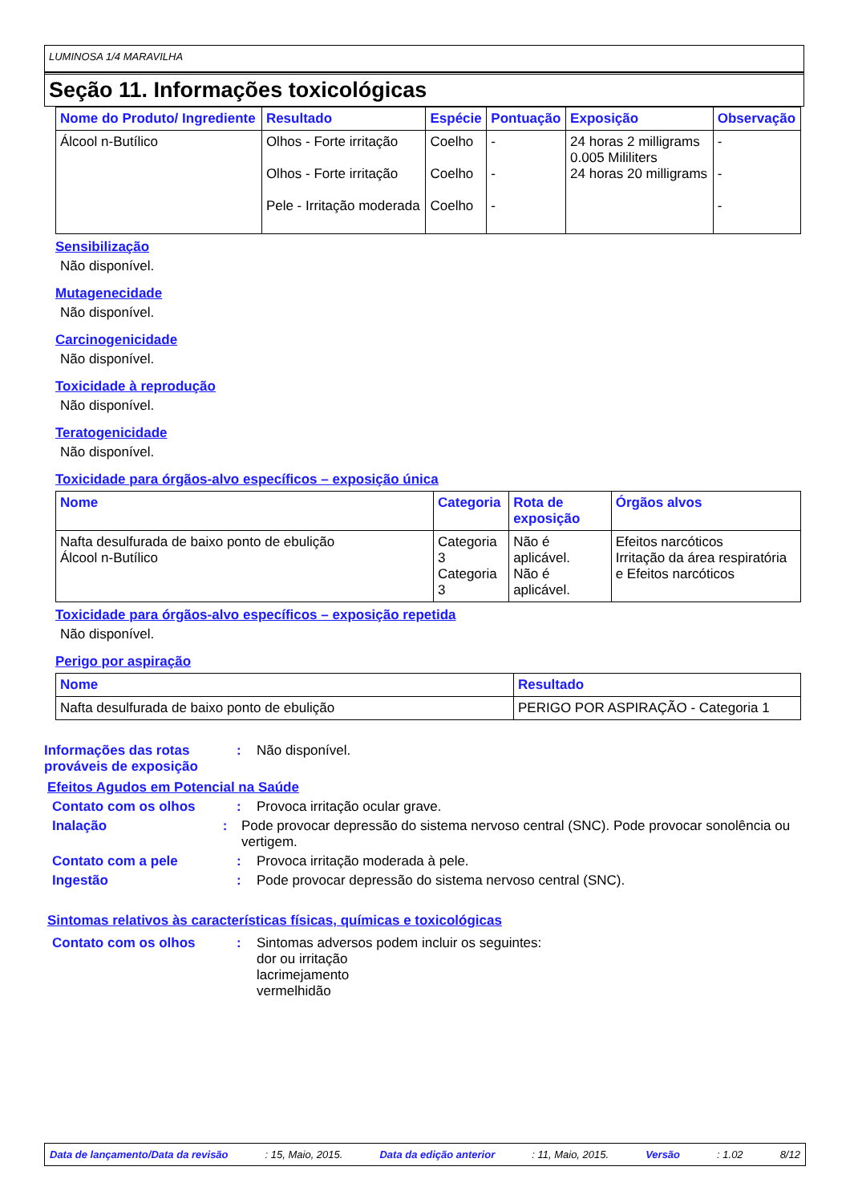LUMINOSA 1/4 MARAVILHA
Seção 11. Informações toxicológicas
| Nome do Produto/ Ingrediente | Resultado | Espécie | Pontuação | Exposição | Observação |
| --- | --- | --- | --- | --- | --- |
| Álcool n-Butílico | Olhos - Forte irritação Olhos - Forte irritação Pele - Irritação moderada | Coelho Coelho Coelho | - - - | 24 horas 2 milligrams 0.005 Mililiters 24 horas 20 milligrams | - - - |
Sensibilização
Não disponível.
Mutagenecidade
Não disponível.
Carcinogenicidade
Não disponível.
Toxicidade à reprodução
Não disponível.
Teratogenicidade
Não disponível.
Toxicidade para órgãos-alvo específicos – exposição única
| Nome | Categoria | Rota de exposição | Órgãos alvos |
| --- | --- | --- | --- |
| Nafta desulfurada de baixo ponto de ebulição Álcool n-Butílico | Categoria 3 Categoria 3 | Não é aplicável. Não é aplicável. | Efeitos narcóticos Irritação da área respiratória e Efeitos narcóticos |
Toxicidade para órgãos-alvo específicos – exposição repetida
Não disponível.
Perigo por aspiração
| Nome | Resultado |
| --- | --- |
| Nafta desulfurada de baixo ponto de ebulição | PERIGO POR ASPIRAÇÃO - Categoria 1 |
Informações das rotas prováveis de exposição
: Não disponível.
Efeitos Agudos em Potencial na Saúde
Contato com os olhos : Provoca irritação ocular grave.
Inalação : Pode provocar depressão do sistema nervoso central (SNC). Pode provocar sonolência ou vertigem.
Contato com a pele : Provoca irritação moderada à pele.
Ingestão : Pode provocar depressão do sistema nervoso central (SNC).
Sintomas relativos às características físicas, químicas e toxicológicas
Contato com os olhos : Sintomas adversos podem incluir os seguintes:
dor ou irritação
lacrimejamento
vermelhidão
Data de lançamento/Data da revisão: 15, Maio, 2015. Data da edição anterior: 11, Maio, 2015. Versão: 1.02 8/12